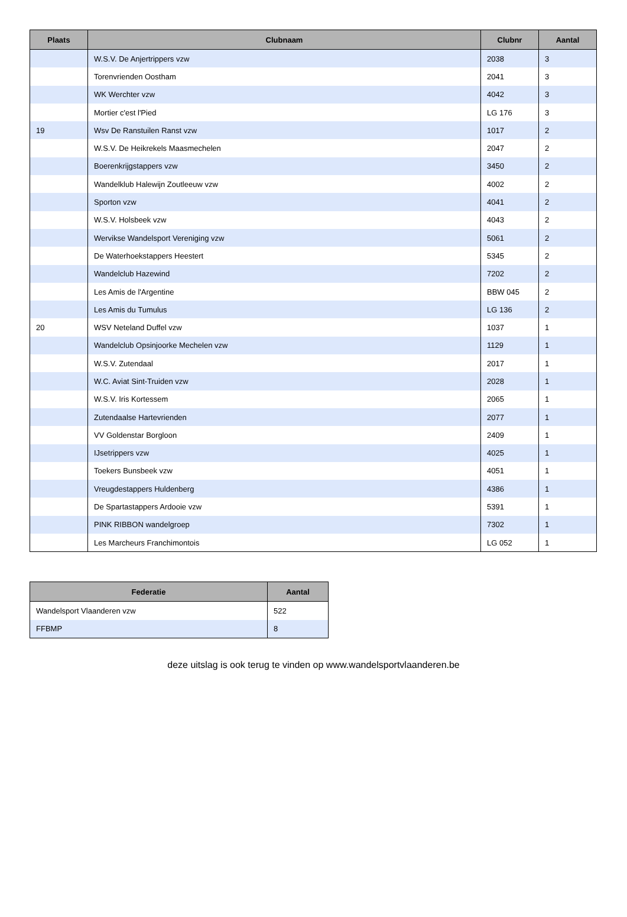| Plaats | Clubnaam | Clubnr | Aantal |
| --- | --- | --- | --- |
| | W.S.V. De Anjertrippers vzw | 2038 | 3 |
| | Torenvrienden Oostham | 2041 | 3 |
| | WK Werchter vzw | 4042 | 3 |
| | Mortier c'est l'Pied | LG 176 | 3 |
| 19 | Wsv De Ranstuilen Ranst vzw | 1017 | 2 |
| | W.S.V. De Heikrekels Maasmechelen | 2047 | 2 |
| | Boerenkrijgstappers vzw | 3450 | 2 |
| | Wandelklub Halewijn Zoutleeuw vzw | 4002 | 2 |
| | Sporton vzw | 4041 | 2 |
| | W.S.V. Holsbeek vzw | 4043 | 2 |
| | Wervikse Wandelsport Vereniging vzw | 5061 | 2 |
| | De Waterhoekstappers Heestert | 5345 | 2 |
| | Wandelclub Hazewind | 7202 | 2 |
| | Les Amis de l'Argentine | BBW 045 | 2 |
| | Les Amis du Tumulus | LG 136 | 2 |
| 20 | WSV Neteland Duffel vzw | 1037 | 1 |
| | Wandelclub Opsinjoorke Mechelen vzw | 1129 | 1 |
| | W.S.V. Zutendaal | 2017 | 1 |
| | W.C. Aviat Sint-Truiden vzw | 2028 | 1 |
| | W.S.V. Iris Kortessem | 2065 | 1 |
| | Zutendaalse Hartevrienden | 2077 | 1 |
| | VV Goldenstar Borgloon | 2409 | 1 |
| | IJsetrippers vzw | 4025 | 1 |
| | Toekers Bunsbeek vzw | 4051 | 1 |
| | Vreugdestappers Huldenberg | 4386 | 1 |
| | De Spartastappers Ardooie vzw | 5391 | 1 |
| | PINK RIBBON wandelgroep | 7302 | 1 |
| | Les Marcheurs Franchimontois | LG 052 | 1 |
| Federatie | Aantal |
| --- | --- |
| Wandelsport Vlaanderen vzw | 522 |
| FFBMP | 8 |
deze uitslag is ook terug te vinden op www.wandelsportvlaanderen.be